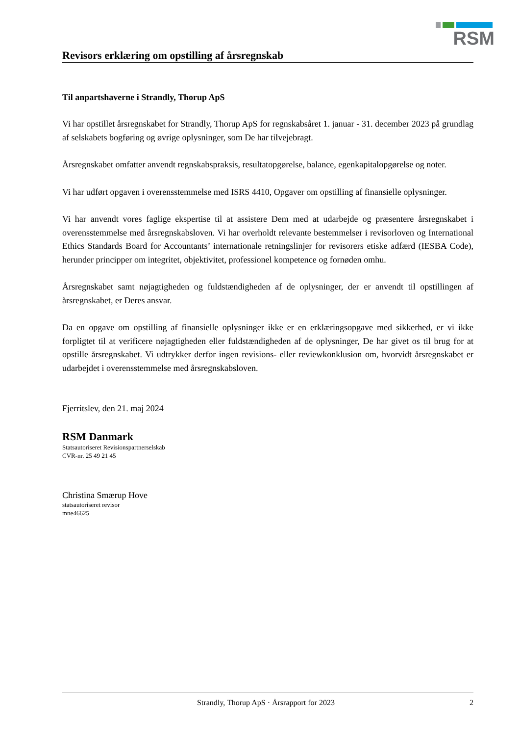RSM
Revisors erklæring om opstilling af årsregnskab
Til anpartshaverne i Strandly, Thorup ApS
Vi har opstillet årsregnskabet for Strandly, Thorup ApS for regnskabsåret 1. januar - 31. december 2023 på grundlag af selskabets bogføring og øvrige oplysninger, som De har tilvejebragt.
Årsregnskabet omfatter anvendt regnskabspraksis, resultatopgørelse, balance, egenkapitalopgørelse og noter.
Vi har udført opgaven i overensstemmelse med ISRS 4410, Opgaver om opstilling af finansielle oplysninger.
Vi har anvendt vores faglige ekspertise til at assistere Dem med at udarbejde og præsentere årsregnskabet i overensstemmelse med årsregnskabsloven. Vi har overholdt relevante bestemmelser i revisorloven og International Ethics Standards Board for Accountants’ internationale retningslinjer for revisorers etiske adfærd (IESBA Code), herunder principper om integritet, objektivitet, professionel kompetence og fornøden omhu.
Årsregnskabet samt nøjagtigheden og fuldstændigheden af de oplysninger, der er anvendt til opstillingen af årsregnskabet, er Deres ansvar.
Da en opgave om opstilling af finansielle oplysninger ikke er en erklæringsopgave med sikkerhed, er vi ikke forpligtet til at verificere nøjagtigheden eller fuldstændigheden af de oplysninger, De har givet os til brug for at opstille årsregnskabet. Vi udtrykker derfor ingen revisions- eller reviewkonklusion om, hvorvidt årsregnskabet er udarbejdet i overensstemmelse med årsregnskabsloven.
Fjerritslev, den 21. maj 2024
RSM Danmark
Statsautoriseret Revisionspartnerselskab
CVR-nr. 25 49 21 45
Christina Smærup Hove
statsautoriseret revisor
mne46625
Strandly, Thorup ApS · Årsrapport for 2023 2